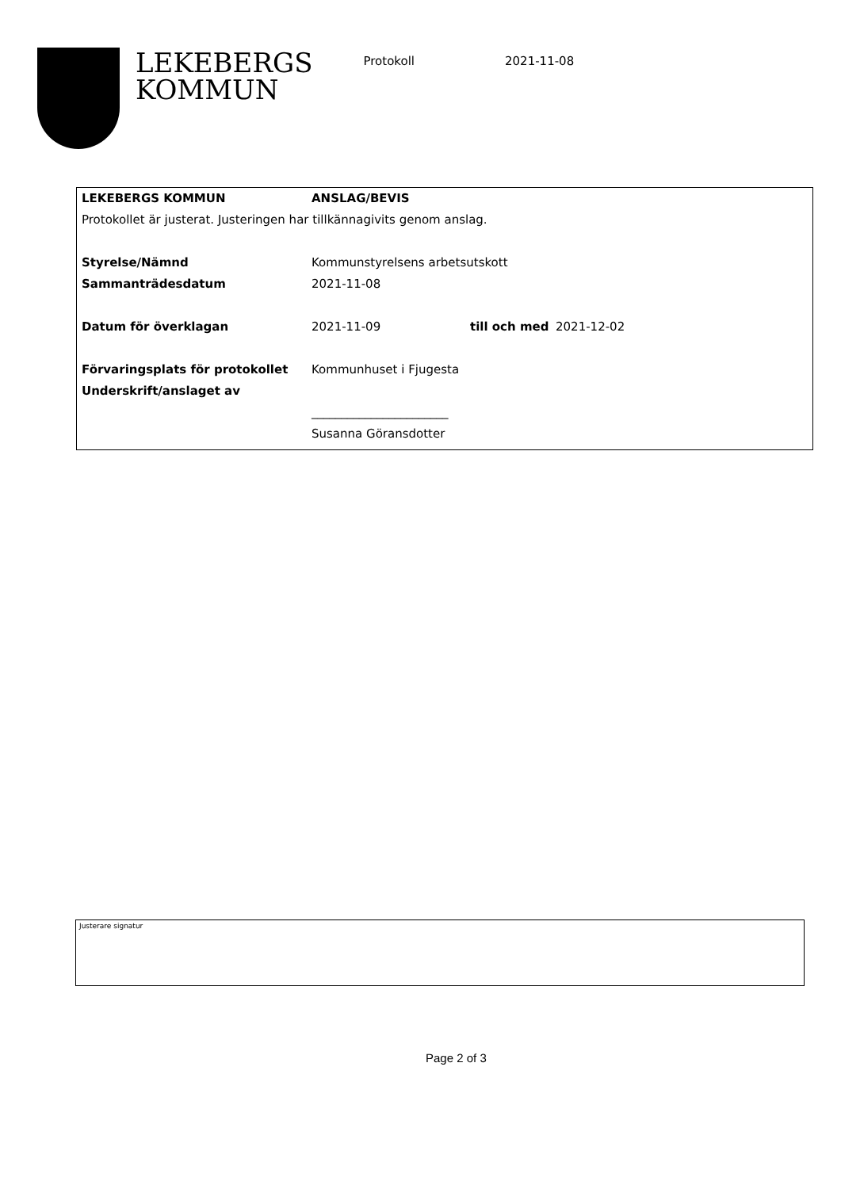LEKEBERGS
KOMMUN
Protokoll 2021-11-08
| LEKEBERGS KOMMUN | ANSLAG/BEVIS | | |
| Protokollet är justerat. Justeringen har tillkännagivits genom anslag. | | | |
| Styrelse/Nämnd | Kommunstyrelsens arbetsutskott | | |
| Sammanträdesdatum | 2021-11-08 | | |
| Datum för överklagan | 2021-11-09 | till och med | 2021-12-02 |
| Förvaringsplats för protokollet | Kommunhuset i Fjugesta | | |
| Underskrift/anslaget av | | | |
| | _______________________ | | |
| | Susanna Göransdotter | | |
Justerare signatur
Page 2 of 3